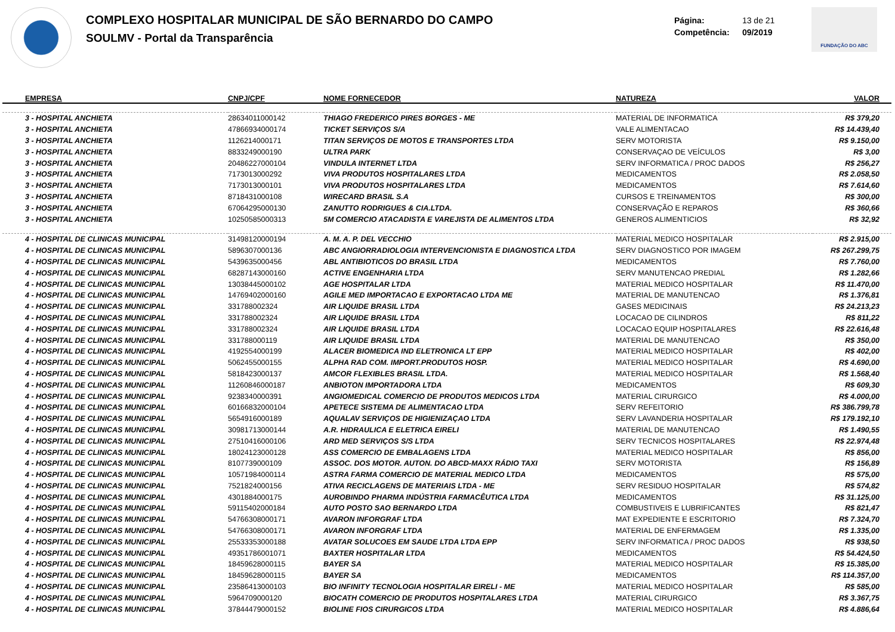COMPLEXO HOSPITALAR MUNICIPAL DE SÃO BERNARDO DO CAMPO
SOULMV - Portal da Transparência
Página: 13 de 21
Competência: 09/2019
FUNDAÇÃO DO ABC
| EMPRESA | CNPJ/CPF | NOME FORNECEDOR | NATUREZA | VALOR |
| --- | --- | --- | --- | --- |
| 3 - HOSPITAL ANCHIETA | 28634011000142 | THIAGO FREDERICO PIRES BORGES - ME | MATERIAL DE INFORMATICA | R$ 379,20 |
| 3 - HOSPITAL ANCHIETA | 47866934000174 | TICKET SERVIÇOS S/A | VALE ALIMENTACAO | R$ 14.439,40 |
| 3 - HOSPITAL ANCHIETA | 1126214000171 | TITAN SERVIÇOS DE MOTOS E TRANSPORTES LTDA | SERV MOTORISTA | R$ 9.150,00 |
| 3 - HOSPITAL ANCHIETA | 8833249000190 | ULTRA PARK | CONSERVAÇAO DE VEÍCULOS | R$ 3,00 |
| 3 - HOSPITAL ANCHIETA | 20486227000104 | VINDULA INTERNET LTDA | SERV INFORMATICA / PROC DADOS | R$ 256,27 |
| 3 - HOSPITAL ANCHIETA | 7173013000292 | VIVA PRODUTOS HOSPITALARES LTDA | MEDICAMENTOS | R$ 2.058,50 |
| 3 - HOSPITAL ANCHIETA | 7173013000101 | VIVA PRODUTOS HOSPITALARES LTDA | MEDICAMENTOS | R$ 7.614,60 |
| 3 - HOSPITAL ANCHIETA | 8718431000108 | WIRECARD BRASIL S.A | CURSOS E TREINAMENTOS | R$ 300,00 |
| 3 - HOSPITAL ANCHIETA | 67064295000130 | ZANUTTO RODRIGUES & CIA.LTDA. | CONSERVAÇÃO E REPAROS | R$ 360,66 |
| 3 - HOSPITAL ANCHIETA | 10250585000313 | 5M COMERCIO ATACADISTA E VAREJISTA DE ALIMENTOS LTDA | GENEROS ALIMENTICIOS | R$ 32,92 |
| 4 - HOSPITAL DE CLINICAS MUNICIPAL | 31498120000194 | A. M. A. P. DEL VECCHIO | MATERIAL MEDICO HOSPITALAR | R$ 2.915,00 |
| 4 - HOSPITAL DE CLINICAS MUNICIPAL | 5896307000136 | ABC ANGIORRADIOLOGIA INTERVENCIONISTA E DIAGNOSTICA LTDA | SERV DIAGNOSTICO POR IMAGEM | R$ 267.299,75 |
| 4 - HOSPITAL DE CLINICAS MUNICIPAL | 5439635000456 | ABL ANTIBIOTICOS DO BRASIL LTDA | MEDICAMENTOS | R$ 7.760,00 |
| 4 - HOSPITAL DE CLINICAS MUNICIPAL | 68287143000160 | ACTIVE ENGENHARIA LTDA | SERV MANUTENCAO PREDIAL | R$ 1.282,66 |
| 4 - HOSPITAL DE CLINICAS MUNICIPAL | 13038445000102 | AGE HOSPITALAR LTDA | MATERIAL MEDICO HOSPITALAR | R$ 11.470,00 |
| 4 - HOSPITAL DE CLINICAS MUNICIPAL | 14769402000160 | AGILE MED IMPORTACAO E EXPORTACAO LTDA ME | MATERIAL DE MANUTENCAO | R$ 1.376,81 |
| 4 - HOSPITAL DE CLINICAS MUNICIPAL | 331788002324 | AIR LIQUIDE BRASIL LTDA | GASES MEDICINAIS | R$ 24.213,23 |
| 4 - HOSPITAL DE CLINICAS MUNICIPAL | 331788002324 | AIR LIQUIDE BRASIL LTDA | LOCACAO DE CILINDROS | R$ 811,22 |
| 4 - HOSPITAL DE CLINICAS MUNICIPAL | 331788002324 | AIR LIQUIDE BRASIL LTDA | LOCACAO EQUIP HOSPITALARES | R$ 22.616,48 |
| 4 - HOSPITAL DE CLINICAS MUNICIPAL | 331788000119 | AIR LIQUIDE BRASIL LTDA | MATERIAL DE MANUTENCAO | R$ 350,00 |
| 4 - HOSPITAL DE CLINICAS MUNICIPAL | 4192554000199 | ALACER BIOMEDICA IND ELETRONICA LT EPP | MATERIAL MEDICO HOSPITALAR | R$ 402,00 |
| 4 - HOSPITAL DE CLINICAS MUNICIPAL | 5062455000155 | ALPHA RAD COM. IMPORT.PRODUTOS HOSP. | MATERIAL MEDICO HOSPITALAR | R$ 4.690,00 |
| 4 - HOSPITAL DE CLINICAS MUNICIPAL | 5818423000137 | AMCOR FLEXIBLES BRASIL LTDA. | MATERIAL MEDICO HOSPITALAR | R$ 1.568,40 |
| 4 - HOSPITAL DE CLINICAS MUNICIPAL | 11260846000187 | ANBIOTON IMPORTADORA LTDA | MEDICAMENTOS | R$ 609,30 |
| 4 - HOSPITAL DE CLINICAS MUNICIPAL | 9238340000391 | ANGIOMEDICAL COMERCIO DE PRODUTOS MEDICOS LTDA | MATERIAL CIRURGICO | R$ 4.000,00 |
| 4 - HOSPITAL DE CLINICAS MUNICIPAL | 60166832000104 | APETECE SISTEMA DE ALIMENTACAO LTDA | SERV REFEITORIO | R$ 386.799,78 |
| 4 - HOSPITAL DE CLINICAS MUNICIPAL | 5654916000189 | AQUALAV SERVIÇOS DE HIGIENIZAÇAO LTDA | SERV LAVANDERIA HOSPITALAR | R$ 179.192,10 |
| 4 - HOSPITAL DE CLINICAS MUNICIPAL | 30981713000144 | A.R. HIDRAULICA E ELETRICA EIRELI | MATERIAL DE MANUTENCAO | R$ 1.490,55 |
| 4 - HOSPITAL DE CLINICAS MUNICIPAL | 27510416000106 | ARD MED SERVIÇOS S/S LTDA | SERV TECNICOS HOSPITALARES | R$ 22.974,48 |
| 4 - HOSPITAL DE CLINICAS MUNICIPAL | 18024123000128 | ASS COMERCIO DE EMBALAGENS LTDA | MATERIAL MEDICO HOSPITALAR | R$ 856,00 |
| 4 - HOSPITAL DE CLINICAS MUNICIPAL | 8107739000109 | ASSOC. DOS MOTOR. AUTON. DO ABCD-MAXX RÁDIO TAXI | SERV MOTORISTA | R$ 156,89 |
| 4 - HOSPITAL DE CLINICAS MUNICIPAL | 10571984000114 | ASTRA FARMA COMERCIO DE MATERIAL MEDICO LTDA | MEDICAMENTOS | R$ 575,00 |
| 4 - HOSPITAL DE CLINICAS MUNICIPAL | 7521824000156 | ATIVA RECICLAGENS DE MATERIAIS LTDA - ME | SERV RESIDUO HOSPITALAR | R$ 574,82 |
| 4 - HOSPITAL DE CLINICAS MUNICIPAL | 4301884000175 | AUROBINDO PHARMA INDÚSTRIA FARMACÊUTICA LTDA | MEDICAMENTOS | R$ 31.125,00 |
| 4 - HOSPITAL DE CLINICAS MUNICIPAL | 59115402000184 | AUTO POSTO SAO BERNARDO LTDA | COMBUSTIVEIS E LUBRIFICANTES | R$ 821,47 |
| 4 - HOSPITAL DE CLINICAS MUNICIPAL | 54766308000171 | AVARON INFORGRAF LTDA | MAT EXPEDIENTE E ESCRITORIO | R$ 7.324,70 |
| 4 - HOSPITAL DE CLINICAS MUNICIPAL | 54766308000171 | AVARON INFORGRAF LTDA | MATERIAL DE ENFERMAGEM | R$ 1.335,00 |
| 4 - HOSPITAL DE CLINICAS MUNICIPAL | 25533353000188 | AVATAR SOLUCOES EM SAUDE LTDA LTDA EPP | SERV INFORMATICA / PROC DADOS | R$ 938,50 |
| 4 - HOSPITAL DE CLINICAS MUNICIPAL | 49351786001071 | BAXTER HOSPITALAR LTDA | MEDICAMENTOS | R$ 54.424,50 |
| 4 - HOSPITAL DE CLINICAS MUNICIPAL | 18459628000115 | BAYER SA | MATERIAL MEDICO HOSPITALAR | R$ 15.385,00 |
| 4 - HOSPITAL DE CLINICAS MUNICIPAL | 18459628000115 | BAYER SA | MEDICAMENTOS | R$ 114.357,00 |
| 4 - HOSPITAL DE CLINICAS MUNICIPAL | 23586413000103 | BIO INFINITY TECNOLOGIA HOSPITALAR EIRELI - ME | MATERIAL MEDICO HOSPITALAR | R$ 585,00 |
| 4 - HOSPITAL DE CLINICAS MUNICIPAL | 5964709000120 | BIOCATH COMERCIO DE PRODUTOS HOSPITALARES LTDA | MATERIAL CIRURGICO | R$ 3.367,75 |
| 4 - HOSPITAL DE CLINICAS MUNICIPAL | 37844479000152 | BIOLINE FIOS CIRURGICOS LTDA | MATERIAL MEDICO HOSPITALAR | R$ 4.886,64 |